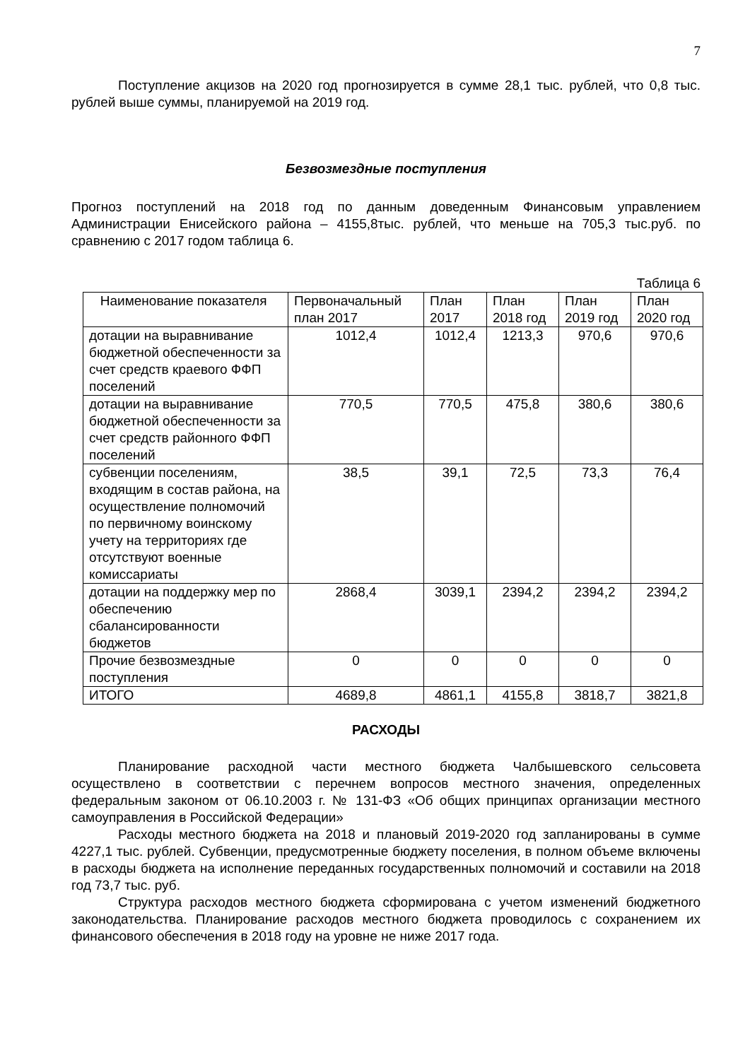7
Поступление акцизов на 2020 год прогнозируется в сумме 28,1 тыс. рублей, что 0,8 тыс. рублей выше суммы, планируемой на 2019 год.
Безвозмездные поступления
Прогноз поступлений на 2018 год по данным доведенным Финансовым управлением Администрации Енисейского района – 4155,8тыс. рублей, что меньше на 705,3 тыс.руб. по сравнению с 2017 годом таблица 6.
Таблица 6
| Наименование показателя | Первоначальный план 2017 | План 2017 | План 2018 год | План 2019 год | План 2020 год |
| --- | --- | --- | --- | --- | --- |
| дотации на выравнивание бюджетной обеспеченности за счет средств краевого ФФП поселений | 1012,4 | 1012,4 | 1213,3 | 970,6 | 970,6 |
| дотации на выравнивание бюджетной обеспеченности за счет средств районного ФФП поселений | 770,5 | 770,5 | 475,8 | 380,6 | 380,6 |
| субвенции поселениям, входящим в состав района, на осуществление полномочий по первичному воинскому учету на территориях где отсутствуют военные комиссариаты | 38,5 | 39,1 | 72,5 | 73,3 | 76,4 |
| дотации на поддержку мер по обеспечению сбалансированности бюджетов | 2868,4 | 3039,1 | 2394,2 | 2394,2 | 2394,2 |
| Прочие безвозмездные поступления | 0 | 0 | 0 | 0 | 0 |
| ИТОГО | 4689,8 | 4861,1 | 4155,8 | 3818,7 | 3821,8 |
РАСХОДЫ
Планирование расходной части местного бюджета Чалбышевского сельсовета осуществлено в соответствии с перечнем вопросов местного значения, определенных федеральным законом от 06.10.2003 г. № 131-ФЗ «Об общих принципах организации местного самоуправления в Российской Федерации»
Расходы местного бюджета на 2018 и плановый 2019-2020 год запланированы в сумме 4227,1 тыс. рублей. Субвенции, предусмотренные бюджету поселения, в полном объеме включены в расходы бюджета на исполнение переданных государственных полномочий и составили на 2018 год 73,7 тыс. руб.
Структура расходов местного бюджета сформирована с учетом изменений бюджетного законодательства. Планирование расходов местного бюджета проводилось с сохранением их финансового обеспечения в 2018 году на уровне не ниже 2017 года.